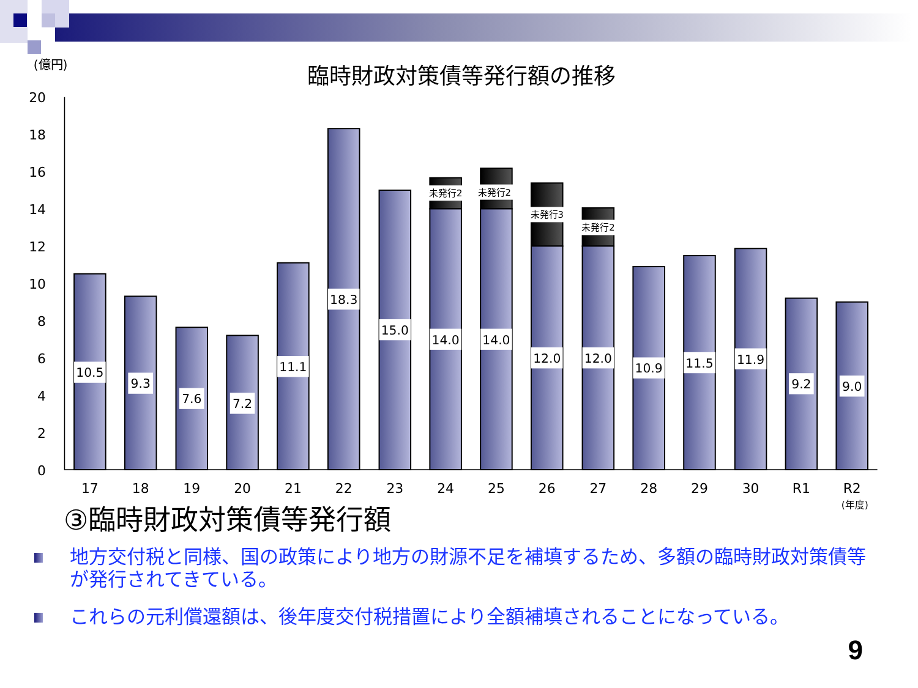(億円)
臨時財政対策債等発行額の推移
20
18
16
14
12
10
8
6
4
2
0
10.5
9.3
7.6
7.2
11.1
18.3
15.0
14.0
14.0
12.0
12.0
10.9
11.5
11.9
9.2
9.0
未発行2
未発行2
未発行3
未発行2
17
18
19
20
21
22
23
24
25
26
27
28
29
30
R1
R2
(年度)
③臨時財政対策債等発行額
地方交付税と同様、国の政策により地方の財源不足を補填するため、多額の臨時財政対策債等が発行されてきている。
これらの元利償還額は、後年度交付税措置により全額補填されることになっている。
9